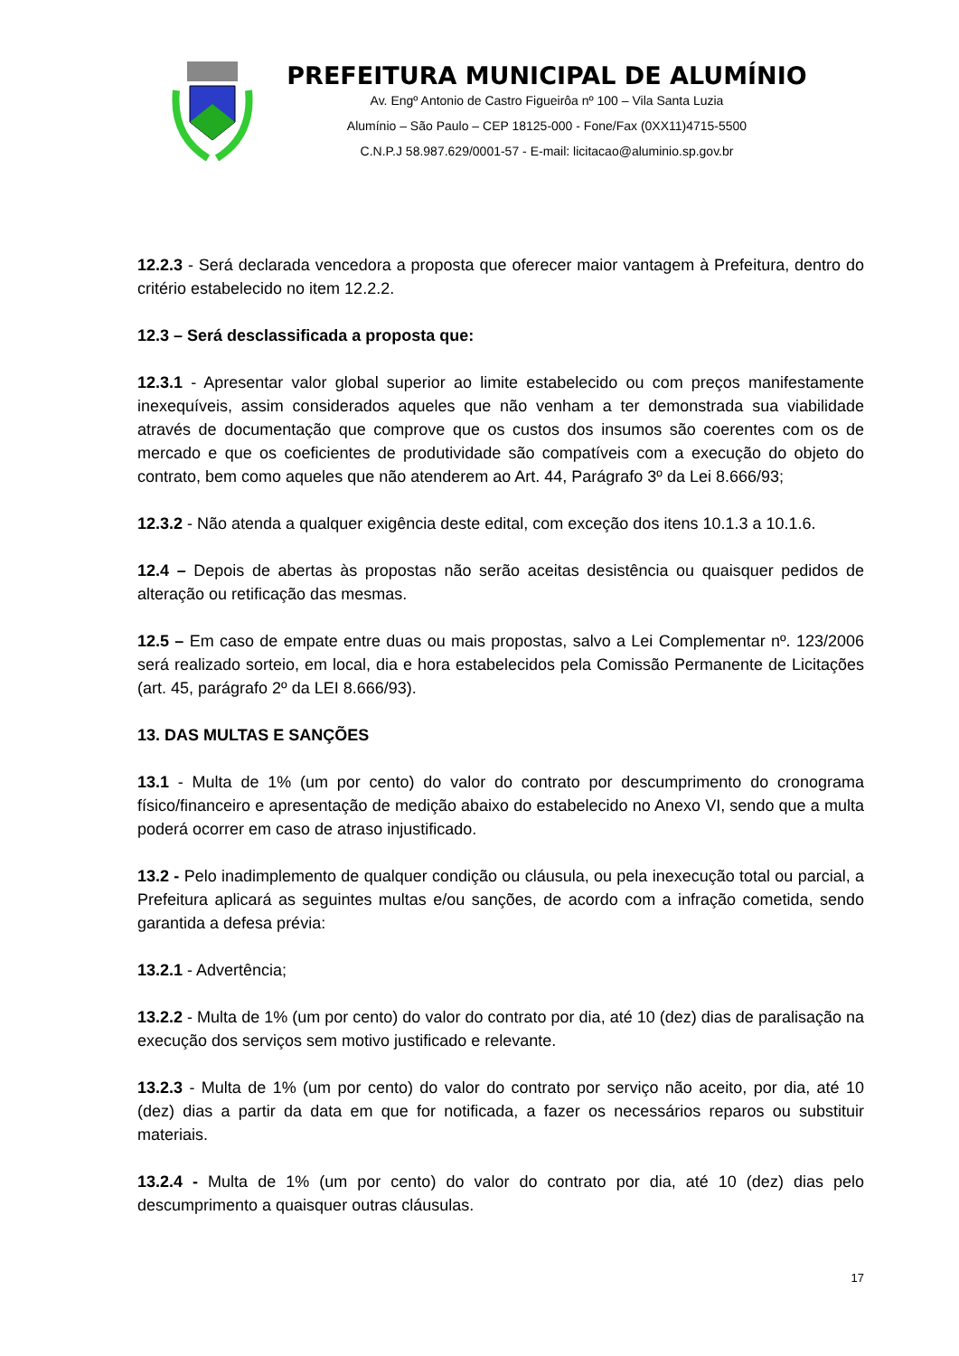PREFEITURA MUNICIPAL DE ALUMÍNIO
Av. Engº Antonio de Castro Figueirôa nº 100 – Vila Santa Luzia
Alumínio – São Paulo – CEP 18125-000 - Fone/Fax (0XX11)4715-5500
C.N.P.J 58.987.629/0001-57 - E-mail: licitacao@aluminio.sp.gov.br
12.2.3 - Será declarada vencedora a proposta que oferecer maior vantagem à Prefeitura, dentro do critério estabelecido no item 12.2.2.
12.3 – Será desclassificada a proposta que:
12.3.1 - Apresentar valor global superior ao limite estabelecido ou com preços manifestamente inexequíveis, assim considerados aqueles que não venham a ter demonstrada sua viabilidade através de documentação que comprove que os custos dos insumos são coerentes com os de mercado e que os coeficientes de produtividade são compatíveis com a execução do objeto do contrato, bem como aqueles que não atenderem ao Art. 44, Parágrafo 3º da Lei 8.666/93;
12.3.2 - Não atenda a qualquer exigência deste edital, com exceção dos itens 10.1.3 a 10.1.6.
12.4 – Depois de abertas às propostas não serão aceitas desistência ou quaisquer pedidos de alteração ou retificação das mesmas.
12.5 – Em caso de empate entre duas ou mais propostas, salvo a Lei Complementar nº. 123/2006 será realizado sorteio, em local, dia e hora estabelecidos pela Comissão Permanente de Licitações (art. 45, parágrafo 2º da LEI 8.666/93).
13. DAS MULTAS E SANÇÕES
13.1 - Multa de 1% (um por cento) do valor do contrato por descumprimento do cronograma físico/financeiro e apresentação de medição abaixo do estabelecido no Anexo VI, sendo que a multa poderá ocorrer em caso de atraso injustificado.
13.2 - Pelo inadimplemento de qualquer condição ou cláusula, ou pela inexecução total ou parcial, a Prefeitura aplicará as seguintes multas e/ou sanções, de acordo com a infração cometida, sendo garantida a defesa prévia:
13.2.1 - Advertência;
13.2.2 - Multa de 1% (um por cento) do valor do contrato por dia, até 10 (dez) dias de paralisação na execução dos serviços sem motivo justificado e relevante.
13.2.3 - Multa de 1% (um por cento) do valor do contrato por serviço não aceito, por dia, até 10 (dez) dias a partir da data em que for notificada, a fazer os necessários reparos ou substituir materiais.
13.2.4 - Multa de 1% (um por cento) do valor do contrato por dia, até 10 (dez) dias pelo descumprimento a quaisquer outras cláusulas.
17